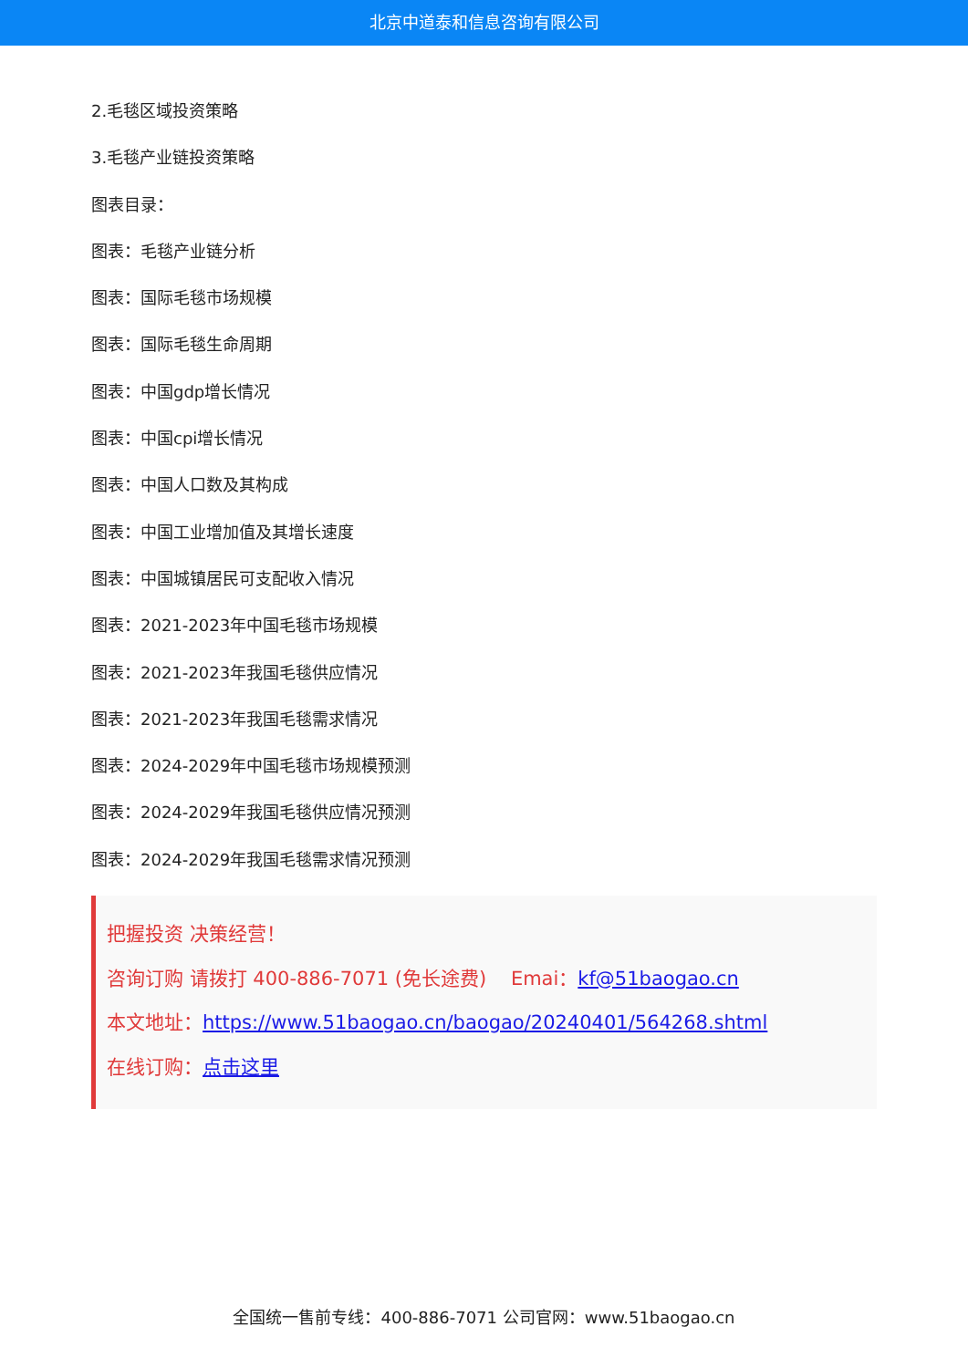北京中道泰和信息咨询有限公司
2.毛毯区域投资策略
3.毛毯产业链投资策略
图表目录：
图表：毛毯产业链分析
图表：国际毛毯市场规模
图表：国际毛毯生命周期
图表：中国gdp增长情况
图表：中国cpi增长情况
图表：中国人口数及其构成
图表：中国工业增加值及其增长速度
图表：中国城镇居民可支配收入情况
图表：2021-2023年中国毛毯市场规模
图表：2021-2023年我国毛毯供应情况
图表：2021-2023年我国毛毯需求情况
图表：2024-2029年中国毛毯市场规模预测
图表：2024-2029年我国毛毯供应情况预测
图表：2024-2029年我国毛毯需求情况预测
把握投资 决策经营！
咨询订购 请拨打 400-886-7071 (免长途费) Emai：kf@51baogao.cn
本文地址：https://www.51baogao.cn/baogao/20240401/564268.shtml
在线订购：点击这里
全国统一售前专线：400-886-7071 公司官网：www.51baogao.cn